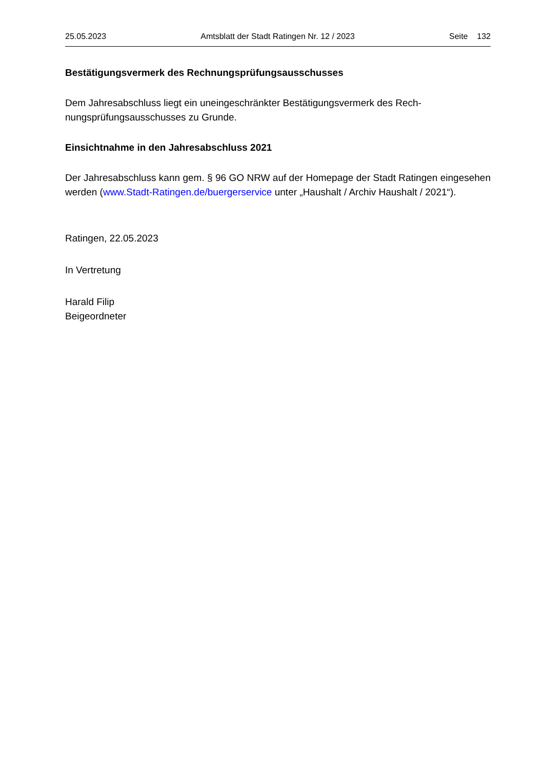25.05.2023 Amtsblatt der Stadt Ratingen Nr. 12 / 2023 Seite 132
Bestätigungsvermerk des Rechnungsprüfungsausschusses
Dem Jahresabschluss liegt ein uneingeschränkter Bestätigungsvermerk des Rech-
nungsprüfungsausschusses zu Grunde.
Einsichtnahme in den Jahresabschluss 2021
Der Jahresabschluss kann gem. § 96 GO NRW auf der Homepage der Stadt Ratingen eingesehen werden (www.Stadt-Ratingen.de/buergerservice unter „Haushalt / Archiv Haushalt / 2021“).
Ratingen, 22.05.2023
In Vertretung
Harald Filip
Beigeordneter